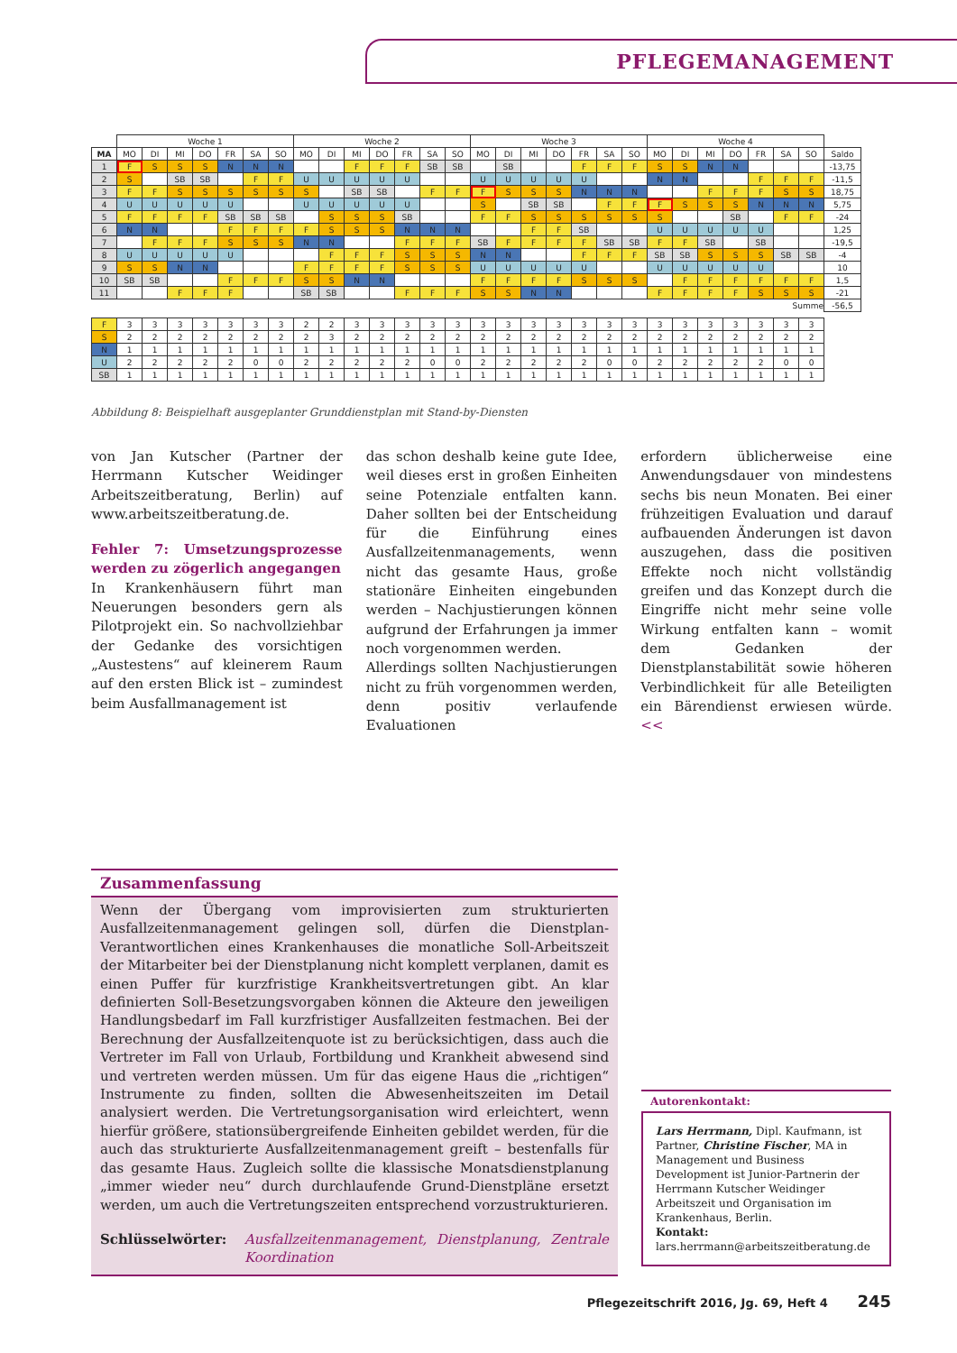PFLEGEMANAGEMENT
| | Woche 1 | | | | | | | Woche 2 | | | | | | | Woche 3 | | | | | | | Woche 4 | | | | | | | |
| --- | --- | --- | --- | --- | --- | --- | --- | --- | --- | --- | --- | --- | --- | --- | --- | --- | --- | --- | --- | --- | --- | --- | --- | --- | --- | --- | --- | --- | --- |
| MA | MO | DI | MI | DO | FR | SA | SO | MO | DI | MI | DO | FR | SA | SO | MO | DI | MI | DO | FR | SA | SO | MO | DI | MI | DO | FR | SA | SO | Saldo |
| 1 | F | S | S | S | N | N | N | | | F | F | F | SB | SB | | SB | | | F | F | F | S | S | N | N | | | | -13,75 |
| 2 | S | | SB | SB | | F | F | U | U | U | U | U | | | U | U | U | U | U | | | N | N | | | F | F | F | -11,5 |
| 3 | F | F | S | S | S | S | S | S | | SB | SB | | F | F | F | S | S | S | N | N | N | | | F | F | F | S | S | 18,75 |
| 4 | U | U | U | U | U | | | U | U | U | U | U | | | S | | SB | SB | | F | F | F | S | S | S | N | N | N | 5,75 |
| 5 | F | F | F | F | SB | SB | SB | | S | S | S | SB | | | F | F | S | S | S | S | S | S | | | SB | | F | F | -24 |
| 6 | N | N | | | F | F | F | F | S | S | S | N | N | N | | | F | F | SB | | | U | U | U | U | U | | | 1,25 |
| 7 | | F | F | F | S | S | S | N | N | | | F | F | F | SB | F | F | F | F | SB | SB | F | F | SB | | SB | | | -19,5 |
| 8 | U | U | U | U | U | | | | F | F | F | S | S | S | N | N | | | F | F | F | SB | SB | S | S | S | SB | SB | -4 |
| 9 | S | S | N | N | | | | F | F | F | F | S | S | S | U | U | U | U | U | | | U | U | U | U | U | | | 10 |
| 10 | SB | SB | | | F | F | F | S | S | N | N | | | | F | F | F | F | S | S | S | | F | F | F | F | F | F | 1,5 |
| 11 | | | F | F | F | | | SB | SB | | | F | F | F | S | S | N | N | | | | F | F | F | F | S | S | S | -21 |
| Summe | | | | | | | | | | | | | | | | | | | | | | | | | | | | | -56,5 |
| F | 3 | 3 | 3 | 3 | 3 | 3 | 3 | 2 | 2 | 3 | 3 | 3 | 3 | 3 | 3 | 3 | 3 | 3 | 3 | 3 | 3 | 3 | 3 | 3 | 3 | 3 | 3 | 3 | |
| S | 2 | 2 | 2 | 2 | 2 | 2 | 2 | 2 | 3 | 2 | 2 | 2 | 2 | 2 | 2 | 2 | 2 | 2 | 2 | 2 | 2 | 2 | 2 | 2 | 2 | 2 | 2 | 2 | |
| N | 1 | 1 | 1 | 1 | 1 | 1 | 1 | 1 | 1 | 1 | 1 | 1 | 1 | 1 | 1 | 1 | 1 | 1 | 1 | 1 | 1 | 1 | 1 | 1 | 1 | 1 | 1 | 1 | |
| U | 2 | 2 | 2 | 2 | 2 | 0 | 0 | 2 | 2 | 2 | 2 | 2 | 0 | 0 | 2 | 2 | 2 | 2 | 2 | 0 | 0 | 2 | 2 | 2 | 2 | 2 | 0 | 0 | |
| SB | 1 | 1 | 1 | 1 | 1 | 1 | 1 | 1 | 1 | 1 | 1 | 1 | 1 | 1 | 1 | 1 | 1 | 1 | 1 | 1 | 1 | 1 | 1 | 1 | 1 | 1 | 1 | 1 | |
Abbildung 8: Beispielhaft ausgeplanter Grunddienstplan mit Stand-by-Diensten
von Jan Kutscher (Partner der Herrmann Kutscher Weidinger Arbeitszeitberatung, Berlin) auf www.arbeitszeitberatung.de.
Fehler 7: Umsetzungsprozesse werden zu zögerlich angegangen
In Krankenhäusern führt man Neuerungen besonders gern als Pilotprojekt ein. So nachvollziehbar der Gedanke des vorsichtigen „Austestens“ auf kleinerem Raum auf den ersten Blick ist – zumindest beim Ausfallmanagement ist
das schon deshalb keine gute Idee, weil dieses erst in großen Einheiten seine Potenziale entfalten kann. Daher sollten bei der Entscheidung für die Einführung eines Ausfallzeitenmanagements, wenn nicht das gesamte Haus, große stationäre Einheiten eingebunden werden – Nachjustierungen können aufgrund der Erfahrungen ja immer noch vorgenommen werden.
Allerdings sollten Nachjustierungen nicht zu früh vorgenommen werden, denn positiv verlaufende Evaluationen
erfordern üblicherweise eine Anwendungsdauer von mindestens sechs bis neun Monaten. Bei einer frühzeitigen Evaluation und darauf aufbauenden Änderungen ist davon auszugehen, dass die positiven Effekte noch nicht vollständig greifen und das Konzept durch die Eingriffe nicht mehr seine volle Wirkung entfalten kann – womit dem Gedanken der Dienstplanstabilität sowie höheren Verbindlichkeit für alle Beteiligten ein Bärendienst erwiesen würde. <<
Zusammenfassung
Wenn der Übergang vom improvisierten zum strukturierten Ausfallzeitenmanagement gelingen soll, dürfen die Dienstplan-Verantwortlichen eines Krankenhauses die monatliche Soll-Arbeitszeit der Mitarbeiter bei der Dienstplanung nicht komplett verplanen, damit es einen Puffer für kurzfristige Krankheitsvertretungen gibt. An klar definierten Soll-Besetzungsvorgaben können die Akteure den jeweiligen Handlungsbedarf im Fall kurzfristiger Ausfallzeiten festmachen. Bei der Berechnung der Ausfallzeitenquote ist zu berücksichtigen, dass auch die Vertreter im Fall von Urlaub, Fortbildung und Krankheit abwesend sind und vertreten werden müssen. Um für das eigene Haus die „richtigen“ Instrumente zu finden, sollten die Abwesenheitszeiten im Detail analysiert werden. Die Vertretungsorganisation wird erleichtert, wenn hierfür größere, stationsübergreifende Einheiten gebildet werden, für die auch das strukturierte Ausfallzeitenmanagement greift – bestenfalls für das gesamte Haus. Zugleich sollte die klassische Monatsdienstplanung „immer wieder neu“ durch durchlaufende Grund-Dienstpläne ersetzt werden, um auch die Vertretungszeiten entsprechend vorzustrukturieren.
Schlüsselwörter: Ausfallzeitenmanagement, Dienstplanung, Zentrale Koordination
Autorenkontakt:
Lars Herrmann, Dipl. Kaufmann, ist Partner, Christine Fischer, MA in Management und Business Development ist Junior-Partnerin der Herrmann Kutscher Weidinger Arbeitszeit und Organisation im Krankenhaus, Berlin.
Kontakt: lars.herrmann@arbeitszeitberatung.de
Pflegezeitschrift 2016, Jg. 69, Heft 4 245